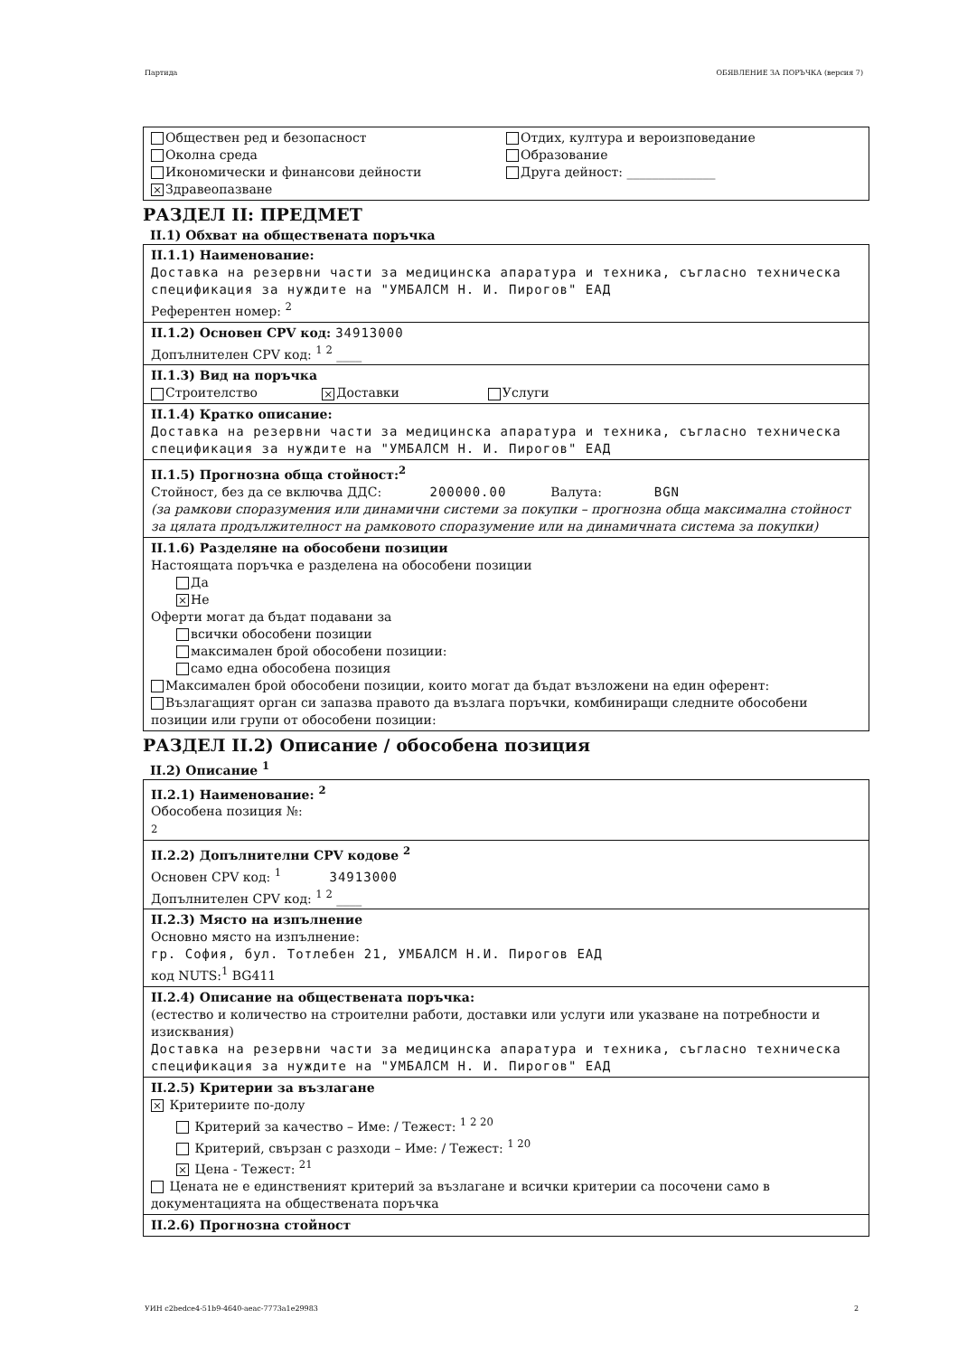Партида ОБЯВЛЕНИЕ ЗА ПОРЪЧКА (версия 7)
Обществен ред и безопасност
Околна среда
Икономически и финансови дейности
× Здравеопазване
Отдих, култура и вероизповедание
Образование
Друга дейност: ______________
РАЗДЕЛ II: ПРЕДМЕТ
II.1) Обхват на обществената поръчка
II.1.1) Наименование:
Доставка на резервни части за медицинска апаратура и техника, съгласно техническа спецификация за нуждите на "УМБАЛСМ Н. И. Пирогов" ЕАД
Референтен номер: <sup>2</sup>
II.1.2) Основен CPV код: 34913000
Допълнителен CPV код: <sup>1 2</sup> ____
II.1.3) Вид на поръчка
Строителство × Доставки Услуги
II.1.4) Кратко описание:
Доставка на резервни части за медицинска апаратура и техника, съгласно техническа спецификация за нуждите на "УМБАЛСМ Н. И. Пирогов" ЕАД
II.1.5) Прогнозна обща стойност:<sup>2</sup>
Стойност, без да се включва ДДС: 200000.00 Валута: BGN
(за рамкови споразумения или динамични системи за покупки – прогнозна обща максимална стойност за цялата продължителност на рамковото споразумение или на динамичната система за покупки)
II.1.6) Разделяне на обособени позиции
Настоящата поръчка е разделена на обособени позиции
Да
× Не
Оферти могат да бъдат подавани за
всички обособени позиции
максимален брой обособени позиции:
само една обособена позиция
Максимален брой обособени позиции, които могат да бъдат възложени на един оферент:
Възлагащият орган си запазва правото да възлага поръчки, комбиниращи следните обособени позиции или групи от обособени позиции:
РАЗДЕЛ II.2) Описание / обособена позиция
II.2) Описание <sup>1</sup>
II.2.1) Наименование: <sup>2</sup>
Обособена позиция №:
2
II.2.2) Допълнителни CPV кодове <sup>2</sup>
Основен CPV код: <sup>1</sup> 34913000
Допълнителен CPV код: <sup>1 2</sup> ____
II.2.3) Място на изпълнение
Основно място на изпълнение:
гр. София, бул. Тотлебен 21, УМБАЛСМ Н.И. Пирогов ЕАД
код NUTS:<sup>1</sup> BG411
II.2.4) Описание на обществената поръчка:
(естество и количество на строителни работи, доставки или услуги или указване на потребности и изисквания)
Доставка на резервни части за медицинска апаратура и техника, съгласно техническа спецификация за нуждите на "УМБАЛСМ Н. И. Пирогов" ЕАД
II.2.5) Критерии за възлагане
× Критериите по-долу
Критерий за качество – Име: / Тежест: <sup>1 2 20</sup>
Критерий, свързан с разходи – Име: / Тежест: <sup>1 20</sup>
× Цена - Тежест: <sup>21</sup>
Цената не е единственият критерий за възлагане и всички критерии са посочени само в документацията на обществената поръчка
II.2.6) Прогнозна стойност
УИН c2bedce4-51b9-4640-aeac-7773a1e29983 2